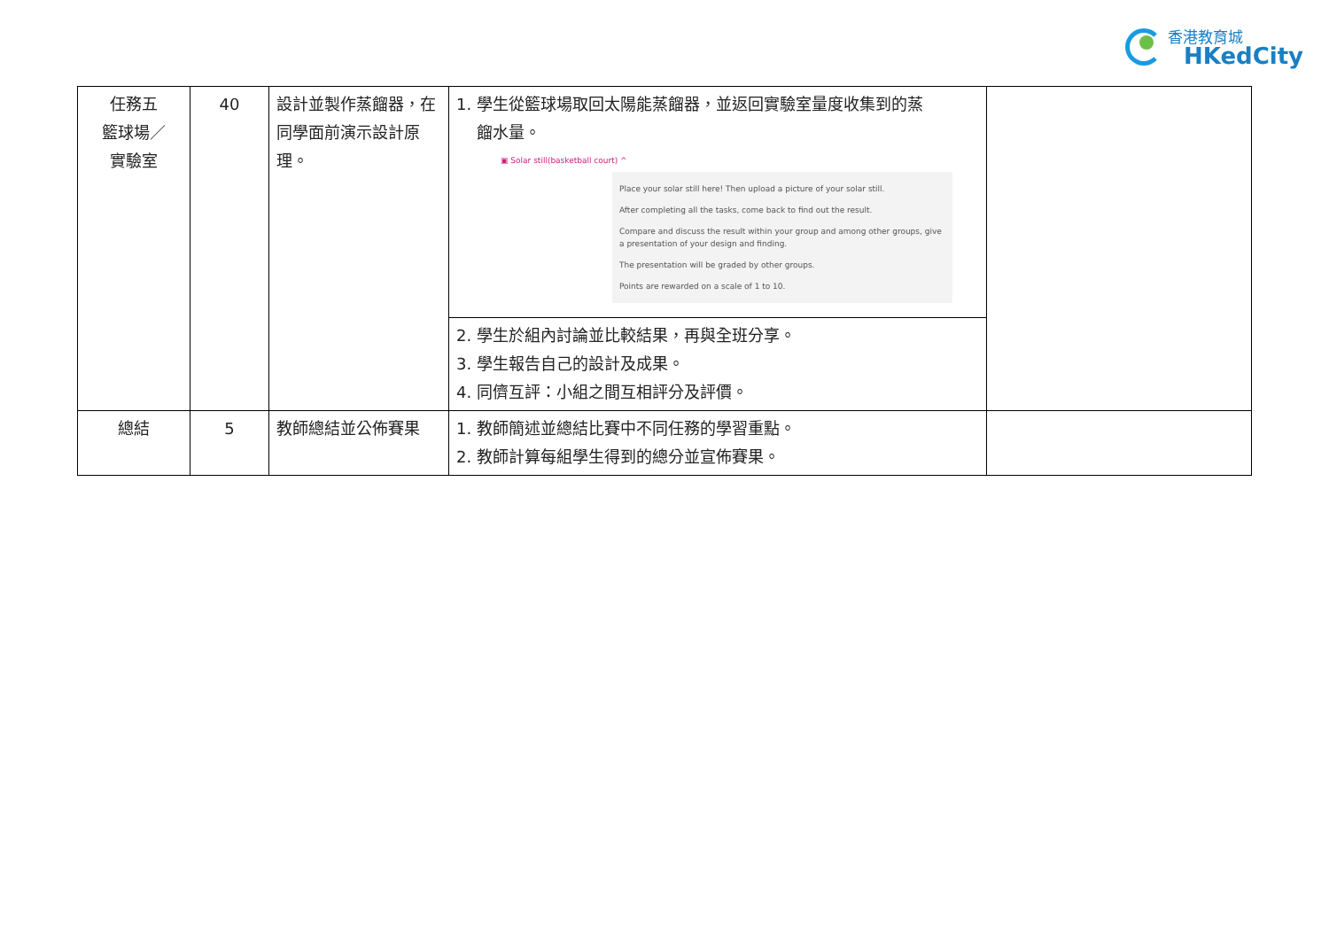香港教育城
HKedCity
| 任務五 籃球場／ 實驗室 | 40 | 設計並製作蒸餾器，在同學面前演示設計原理。 | 1. 學生從籃球場取回太陽能蒸餾器，並返回實驗室量度收集到的蒸 餾水量。 ▣ Solar still(basketball court) ^ Place your solar still here! Then upload a picture of your solar still. After completing all the tasks, come back to find out the result. Compare and discuss the result within your group and among other groups, give a presentation of your design and finding. The presentation will be graded by other groups. Points are rewarded on a scale of 1 to 10. | |
| | | | 2. 學生於組內討論並比較結果，再與全班分享。 3. 學生報告自己的設計及成果。 4. 同儕互評：小組之間互相評分及評價。 | |
| 總結 | 5 | 教師總結並公佈賽果 | 1. 教師簡述並總結比賽中不同任務的學習重點。 2. 教師計算每組學生得到的總分並宣佈賽果。 | |